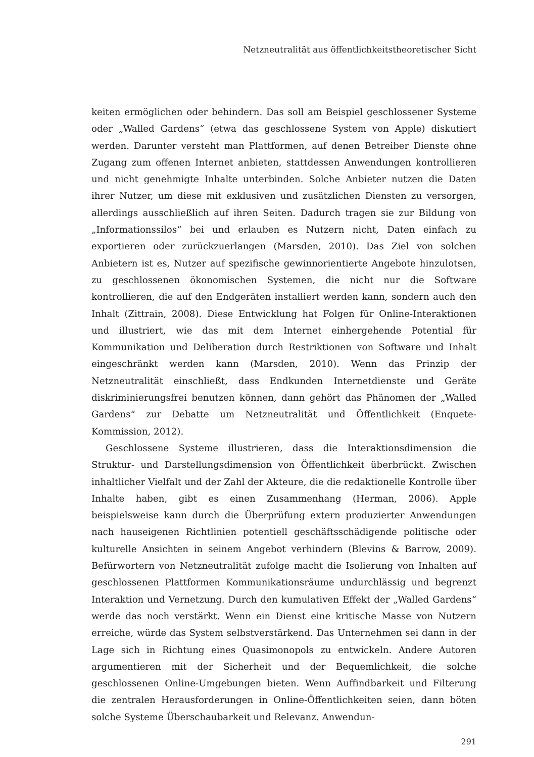Netzneutralität aus öffentlichkeitstheoretischer Sicht
keiten ermöglichen oder behindern. Das soll am Beispiel geschlossener Systeme oder „Walled Gardens“ (etwa das geschlossene System von Apple) diskutiert werden. Darunter versteht man Plattformen, auf denen Betreiber Dienste ohne Zugang zum offenen Internet anbieten, stattdessen Anwendungen kontrollieren und nicht genehmigte Inhalte unterbinden. Solche Anbieter nutzen die Daten ihrer Nutzer, um diese mit exklusiven und zusätzlichen Diensten zu versorgen, allerdings ausschließlich auf ihren Seiten. Dadurch tragen sie zur Bildung von „Informationssilos“ bei und erlauben es Nutzern nicht, Daten einfach zu exportieren oder zurückzuerlangen (Marsden, 2010). Das Ziel von solchen Anbietern ist es, Nutzer auf spezifische gewinnorientierte Angebote hinzulotsen, zu geschlossenen ökonomischen Systemen, die nicht nur die Software kontrollieren, die auf den Endgeräten installiert werden kann, sondern auch den Inhalt (Zittrain, 2008). Diese Entwicklung hat Folgen für Online-Interaktionen und illustriert, wie das mit dem Internet einhergehende Potential für Kommunikation und Deliberation durch Restriktionen von Software und Inhalt eingeschränkt werden kann (Marsden, 2010). Wenn das Prinzip der Netzneutralität einschließt, dass Endkunden Internetdienste und Geräte diskriminierungsfrei benutzen können, dann gehört das Phänomen der „Walled Gardens“ zur Debatte um Netzneutralität und Öffentlichkeit (Enquete-Kommission, 2012).
Geschlossene Systeme illustrieren, dass die Interaktionsdimension die Struktur- und Darstellungsdimension von Öffentlichkeit überbrückt. Zwischen inhaltlicher Vielfalt und der Zahl der Akteure, die die redaktionelle Kontrolle über Inhalte haben, gibt es einen Zusammenhang (Herman, 2006). Apple beispielsweise kann durch die Überprüfung extern produzierter Anwendungen nach hauseigenen Richtlinien potentiell geschäftsschädigende politische oder kulturelle Ansichten in seinem Angebot verhindern (Blevins & Barrow, 2009). Befürwortern von Netzneutralität zufolge macht die Isolierung von Inhalten auf geschlossenen Plattformen Kommunikationsräume undurchlässig und begrenzt Interaktion und Vernetzung. Durch den kumulativen Effekt der „Walled Gardens“ werde das noch verstärkt. Wenn ein Dienst eine kritische Masse von Nutzern erreiche, würde das System selbstverstärkend. Das Unternehmen sei dann in der Lage sich in Richtung eines Quasimonopols zu entwickeln. Andere Autoren argumentieren mit der Sicherheit und der Bequemlichkeit, die solche geschlossenen Online-Umgebungen bieten. Wenn Auffindbarkeit und Filterung die zentralen Herausforderungen in Online-Öffentlichkeiten seien, dann böten solche Systeme Überschaubarkeit und Relevanz. Anwendun-
291